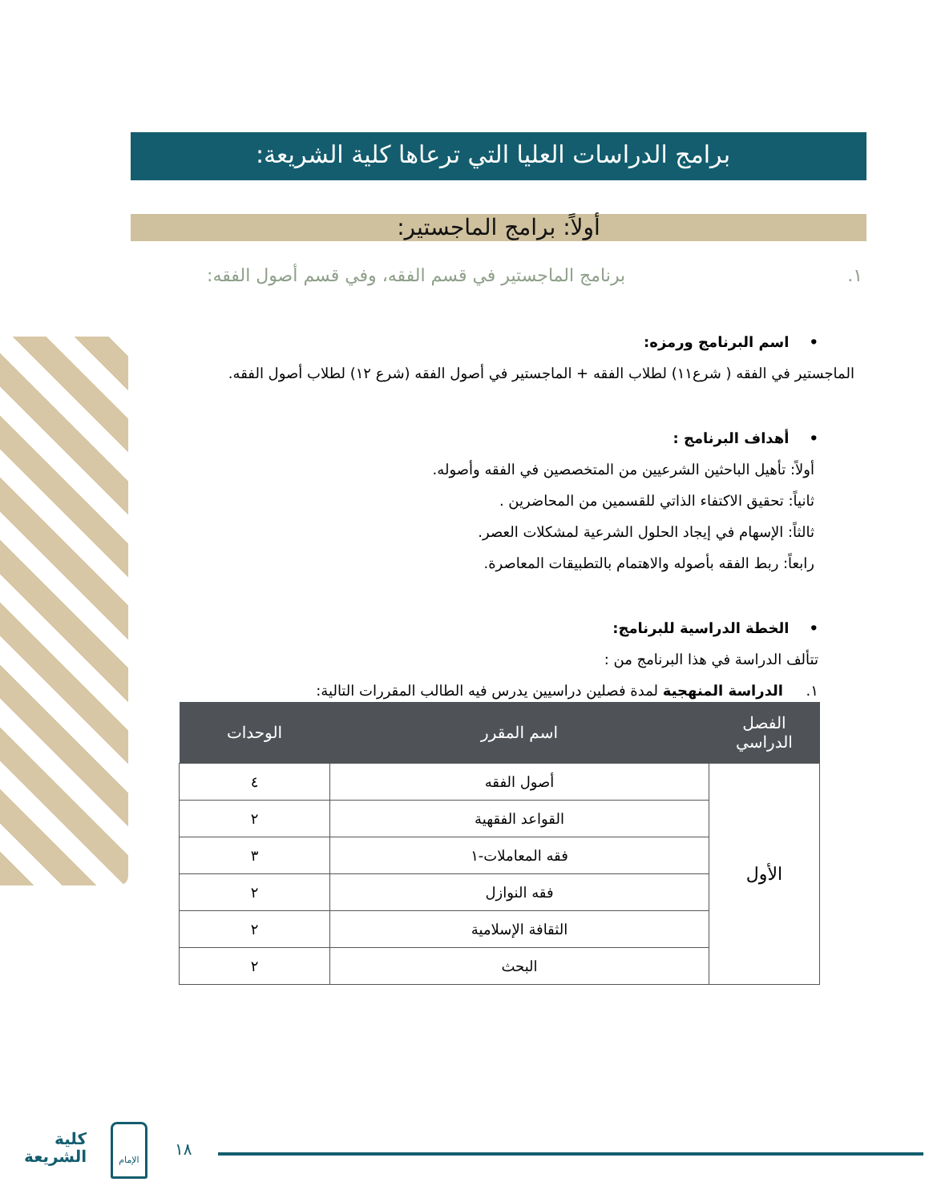برامج الدراسات العليا التي ترعاها كلية الشريعة:
أولاً: برامج الماجستير:
١. برنامج الماجستير في قسم الفقه، وفي قسم أصول الفقه:
• اسم البرنامج ورمزه:
الماجستير في الفقه ( شرع١١) لطلاب الفقه + الماجستير في أصول الفقه (شرع ١٢) لطلاب أصول الفقه.
• أهداف البرنامج :
أولاً: تأهيل الباحثين الشرعيين من المتخصصين في الفقه وأصوله.
ثانياً: تحقيق الاكتفاء الذاتي للقسمين من المحاضرين .
ثالثاً: الإسهام في إيجاد الحلول الشرعية لمشكلات العصر.
رابعاً: ربط الفقه بأصوله والاهتمام بالتطبيقات المعاصرة.
• الخطة الدراسية للبرنامج:
تتألف الدراسة في هذا البرنامج من :
١. الدراسة المنهجية لمدة فصلين دراسيين يدرس فيه الطالب المقررات التالية:
| الفصل الدراسي | اسم المقرر | الوحدات |
| --- | --- | --- |
| الأول | أصول الفقه | ٤ |
| | القواعد الفقهية | ٢ |
| | فقه المعاملات-١ | ٣ |
| | فقه النوازل | ٢ |
| | الثقافة الإسلامية | ٢ |
| | البحث | ٢ |
١٨
كلية
الشريعة
الإمام